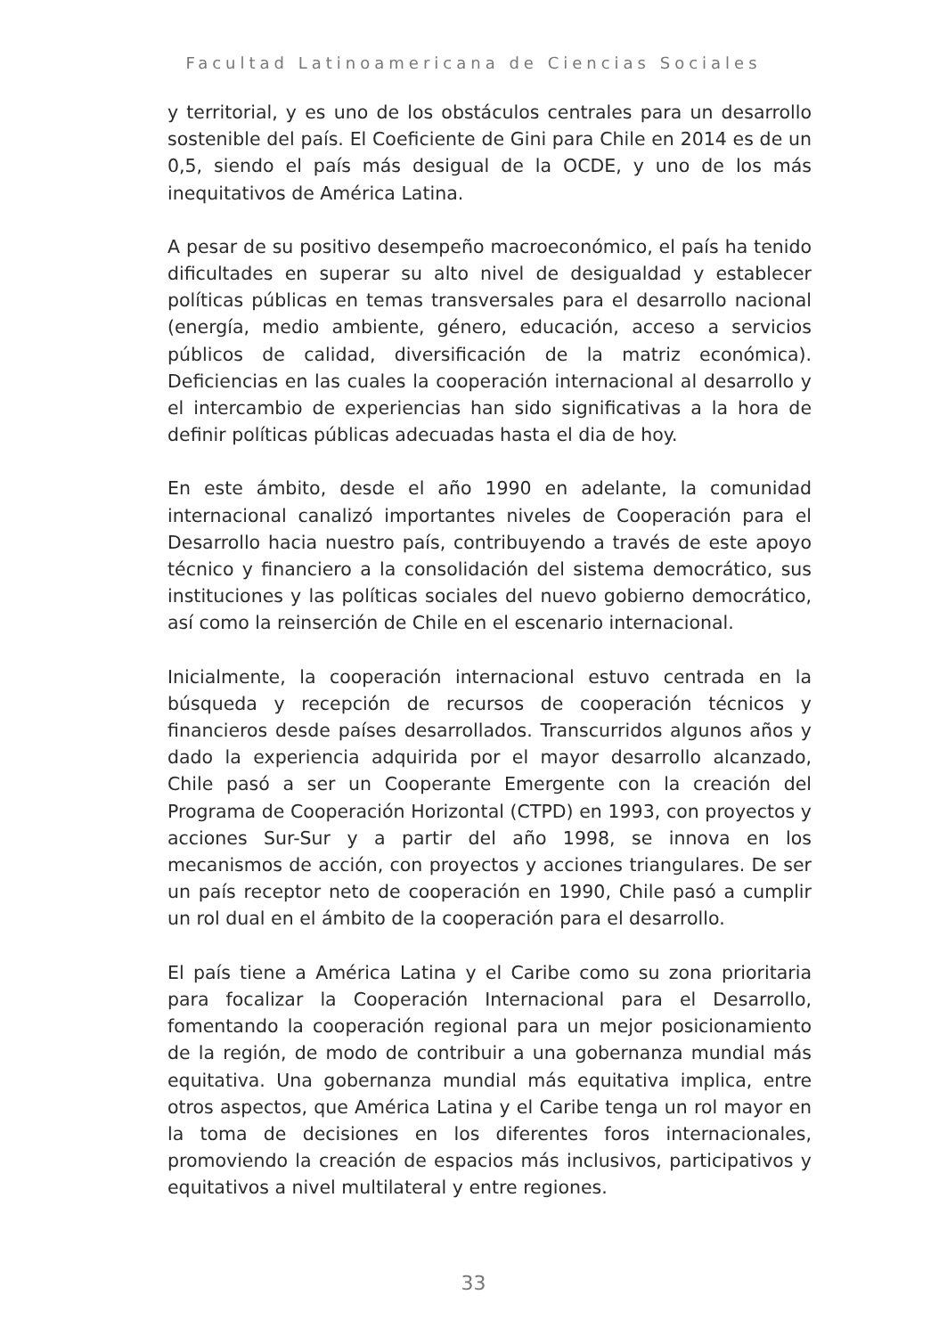Facultad Latinoamericana de Ciencias Sociales
y territorial, y es uno de los obstáculos centrales para un desarrollo sostenible del país. El Coeficiente de Gini para Chile en 2014 es de un 0,5, siendo el país más desigual de la OCDE, y uno de los más inequitativos de América Latina.
A pesar de su positivo desempeño macroeconómico, el país ha tenido dificultades en superar su alto nivel de desigualdad y establecer políticas públicas en temas transversales para el desarrollo nacional (energía, medio ambiente, género, educación, acceso a servicios públicos de calidad, diversificación de la matriz económica). Deficiencias en las cuales la cooperación internacional al desarrollo y el intercambio de experiencias han sido significativas a la hora de definir políticas públicas adecuadas hasta el dia de hoy.
En este ámbito, desde el año 1990 en adelante, la comunidad internacional canalizó importantes niveles de Cooperación para el Desarrollo hacia nuestro país, contribuyendo a través de este apoyo técnico y financiero a la consolidación del sistema democrático, sus instituciones y las políticas sociales del nuevo gobierno democrático, así como la reinserción de Chile en el escenario internacional.
Inicialmente, la cooperación internacional estuvo centrada en la búsqueda y recepción de recursos de cooperación técnicos y financieros desde países desarrollados. Transcurridos algunos años y dado la experiencia adquirida por el mayor desarrollo alcanzado, Chile pasó a ser un Cooperante Emergente con la creación del Programa de Cooperación Horizontal (CTPD) en 1993, con proyectos y acciones Sur-Sur y a partir del año 1998, se innova en los mecanismos de acción, con proyectos y acciones triangulares. De ser un país receptor neto de cooperación en 1990, Chile pasó a cumplir un rol dual en el ámbito de la cooperación para el desarrollo.
El país tiene a América Latina y el Caribe como su zona prioritaria para focalizar la Cooperación Internacional para el Desarrollo, fomentando la cooperación regional para un mejor posicionamiento de la región, de modo de contribuir a una gobernanza mundial más equitativa. Una gobernanza mundial más equitativa implica, entre otros aspectos, que América Latina y el Caribe tenga un rol mayor en la toma de decisiones en los diferentes foros internacionales, promoviendo la creación de espacios más inclusivos, participativos y equitativos a nivel multilateral y entre regiones.
33